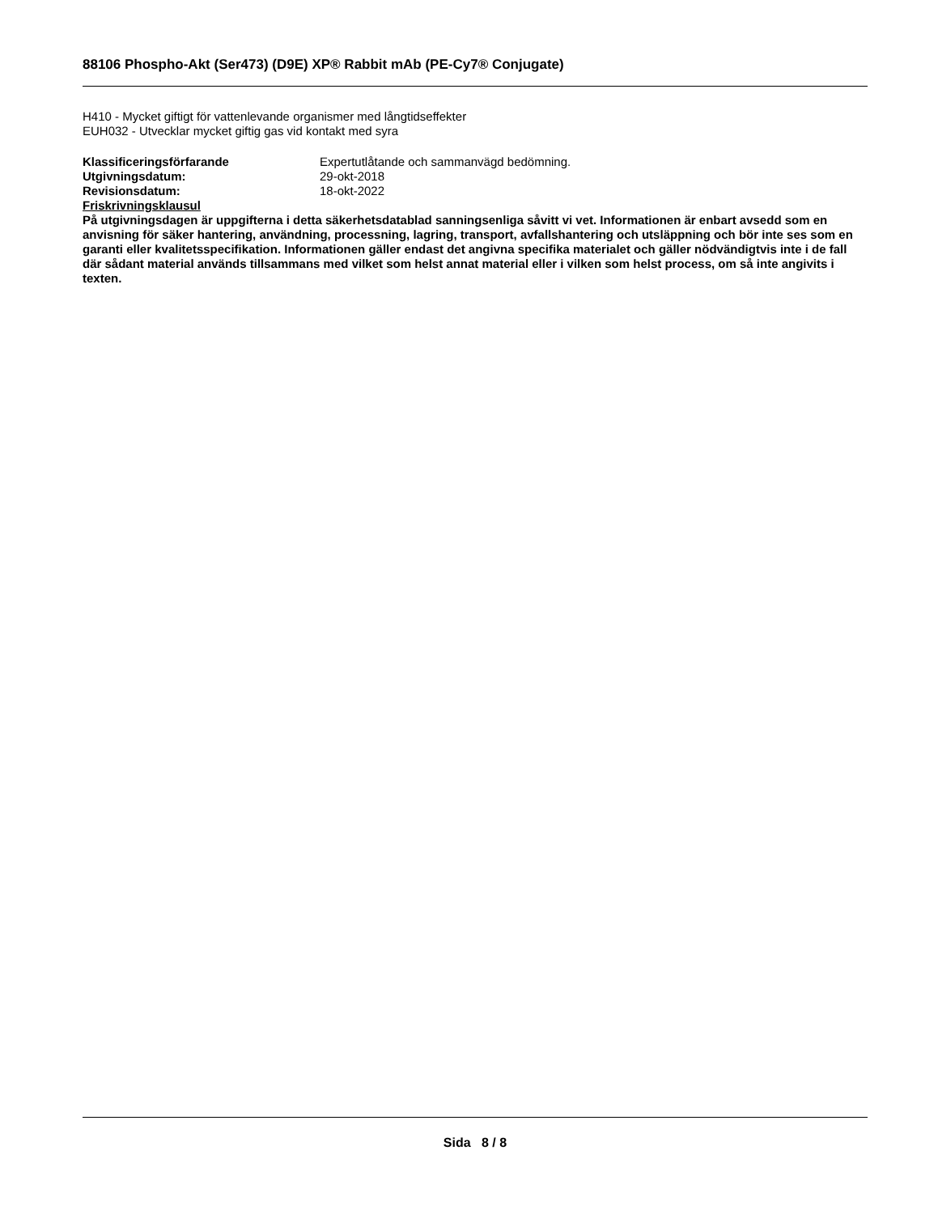88106 Phospho-Akt (Ser473) (D9E) XP® Rabbit mAb (PE-Cy7® Conjugate)
H410 - Mycket giftigt för vattenlevande organismer med långtidseffekter
EUH032 - Utvecklar mycket giftig gas vid kontakt med syra
Klassificeringsförfarande Expertutlåtande och sammanvägd bedömning.
Utgivningsdatum: 29-okt-2018
Revisionsdatum: 18-okt-2022
Friskrivningsklausul
På utgivningsdagen är uppgifterna i detta säkerhetsdatablad sanningsenliga såvitt vi vet. Informationen är enbart avsedd som en anvisning för säker hantering, användning, processning, lagring, transport, avfallshantering och utsläppning och bör inte ses som en garanti eller kvalitetsspecifikation. Informationen gäller endast det angivna specifika materialet och gäller nödvändigtvis inte i de fall där sådant material används tillsammans med vilket som helst annat material eller i vilken som helst process, om så inte angivits i texten.
Sida 8 / 8